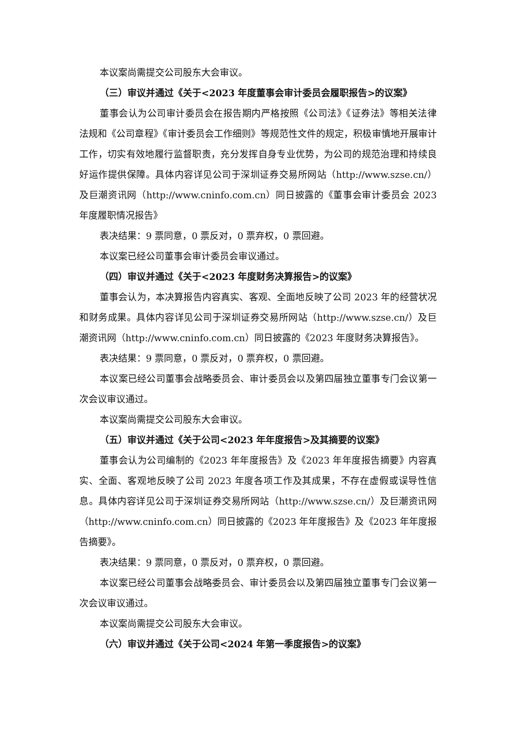本议案尚需提交公司股东大会审议。
（三）审议并通过《关于<2023 年度董事会审计委员会履职报告>的议案》
董事会认为公司审计委员会在报告期内严格按照《公司法》《证券法》等相关法律法规和《公司章程》《审计委员会工作细则》等规范性文件的规定，积极审慎地开展审计工作，切实有效地履行监督职责，充分发挥自身专业优势，为公司的规范治理和持续良好运作提供保障。具体内容详见公司于深圳证券交易所网站（http://www.szse.cn/）及巨潮资讯网（http://www.cninfo.com.cn）同日披露的《董事会审计委员会 2023 年度履职情况报告》
表决结果：9 票同意，0 票反对，0 票弃权，0 票回避。
本议案已经公司董事会审计委员会审议通过。
（四）审议并通过《关于<2023 年度财务决算报告>的议案》
董事会认为，本决算报告内容真实、客观、全面地反映了公司 2023 年的经营状况和财务成果。具体内容详见公司于深圳证券交易所网站（http://www.szse.cn/）及巨潮资讯网（http://www.cninfo.com.cn）同日披露的《2023 年度财务决算报告》。
表决结果：9 票同意，0 票反对，0 票弃权，0 票回避。
本议案已经公司董事会战略委员会、审计委员会以及第四届独立董事专门会议第一次会议审议通过。
本议案尚需提交公司股东大会审议。
（五）审议并通过《关于公司<2023 年年度报告>及其摘要的议案》
董事会认为公司编制的《2023 年年度报告》及《2023 年年度报告摘要》内容真实、全面、客观地反映了公司 2023 年度各项工作及其成果，不存在虚假或误导性信息。具体内容详见公司于深圳证券交易所网站（http://www.szse.cn/）及巨潮资讯网（http://www.cninfo.com.cn）同日披露的《2023 年年度报告》及《2023 年年度报告摘要》。
表决结果：9 票同意，0 票反对，0 票弃权，0 票回避。
本议案已经公司董事会战略委员会、审计委员会以及第四届独立董事专门会议第一次会议审议通过。
本议案尚需提交公司股东大会审议。
（六）审议并通过《关于公司<2024 年第一季度报告>的议案》